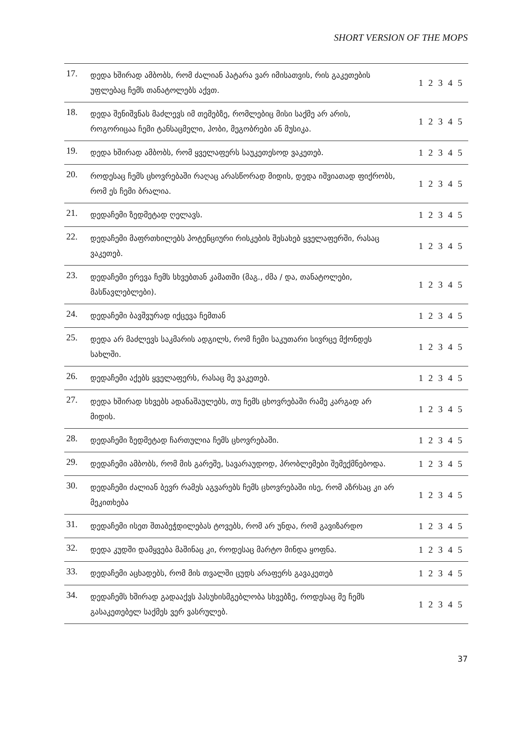SHORT VERSION OF THE MOPS
| 17. | დედა ხშირად ამბობს, რომ ძალიან პატარა ვარ იმისათვის, რის გაკეთების უფლებაც ჩემს თანატოლებს აქვთ. | 1 2 3 4 5 |
| 18. | დედა შენიშვნას მაძლევს იმ თემებზე, რომლებიც მისი საქმე არ არის, როგორიცაა ჩემი ტანსაცმელი, ჰობი, მეგობრები ან მუსიკა. | 1 2 3 4 5 |
| 19. | დედა ხშირად ამბობს, რომ ყველაფერს საუკეთესოდ ვაკეთებ. | 1 2 3 4 5 |
| 20. | როდესაც ჩემს ცხოვრებაში რაღაც არასწორად მიდის, დედა იშვიათად ფიქრობს, რომ ეს ჩემი ბრალია. | 1 2 3 4 5 |
| 21. | დედაჩემი ზედმეტად ღელავს. | 1 2 3 4 5 |
| 22. | დედაჩემი მაფრთხილებს პოტენციური რისკების შესახებ ყველაფერში, რასაც ვაკეთებ. | 1 2 3 4 5 |
| 23. | დედაჩემი ერევა ჩემს სხვებთან კამათში (მაგ., ძმა / და, თანატოლები, მასწავლებლები). | 1 2 3 4 5 |
| 24. | დედაჩემი ბავშვურად იქცევა ჩემთან | 1 2 3 4 5 |
| 25. | დედა არ მაძლევს საკმარის ადგილს, რომ ჩემი საკუთარი სივრცე მქონდეს სახლში. | 1 2 3 4 5 |
| 26. | დედაჩემი აქებს ყველაფერს, რასაც მე ვაკეთებ. | 1 2 3 4 5 |
| 27. | დედა ხშირად სხვებს ადანაშაულებს, თუ ჩემს ცხოვრებაში რამე კარგად არ მიდის. | 1 2 3 4 5 |
| 28. | დედაჩემი ზედმეტად ჩართულია ჩემს ცხოვრებაში. | 1 2 3 4 5 |
| 29. | დედაჩემი ამბობს, რომ მის გარეშე, სავარაუდოდ, პრობლემები შემექმნებოდა. | 1 2 3 4 5 |
| 30. | დედაჩემი ძალიან ბევრ რამეს აგვარებს ჩემს ცხოვრებაში ისე, რომ აზრსაც კი არ მეკითხება | 1 2 3 4 5 |
| 31. | დედაჩემი ისეთ შთაბეჭდილებას ტოვებს, რომ არ უნდა, რომ გავიზარდო | 1 2 3 4 5 |
| 32. | დედა კუდში დამყვება მაშინაც კი, როდესაც მარტო მინდა ყოფნა. | 1 2 3 4 5 |
| 33. | დედაჩემი აცხადებს, რომ მის თვალში ცუდს არაფერს გავაკეთებ | 1 2 3 4 5 |
| 34. | დედაჩემს ხშირად გადააქვს პასუხისმგებლობა სხვებზე, როდესაც მე ჩემს გასაკეთებელ საქმეს ვერ ვასრულებ. | 1 2 3 4 5 |
37